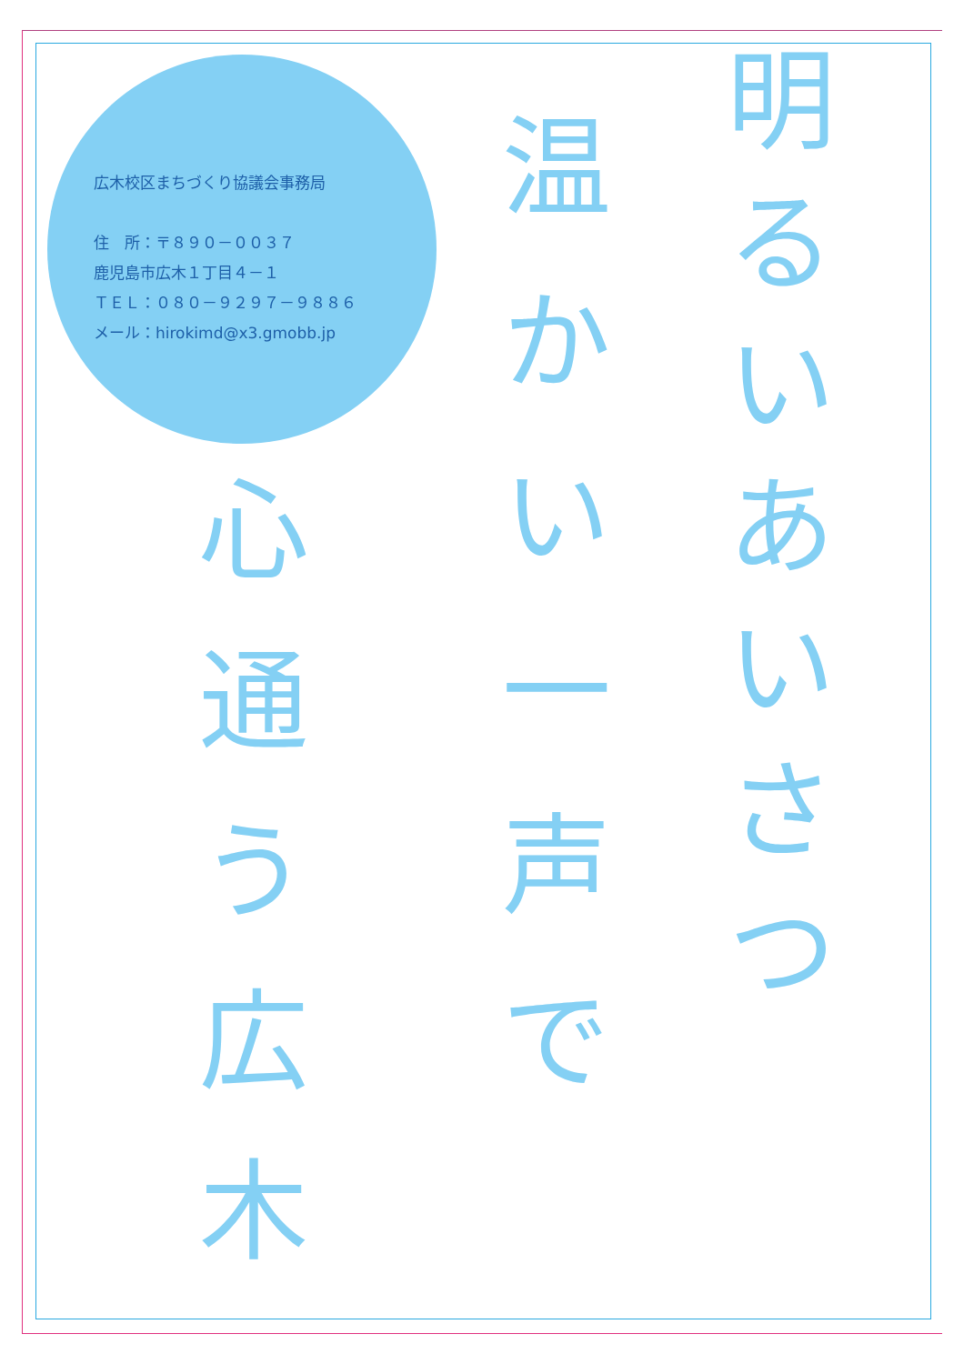広木校区まちづくり協議会事務局
住　所：〒８９０－００３７
鹿児島市広木１丁目４－１
ＴＥＬ：０８０－９２９７－９８８６
メール：hirokimd@x3.gmobb.jp
明るいあいさつ
温かい一声で
心通う広木